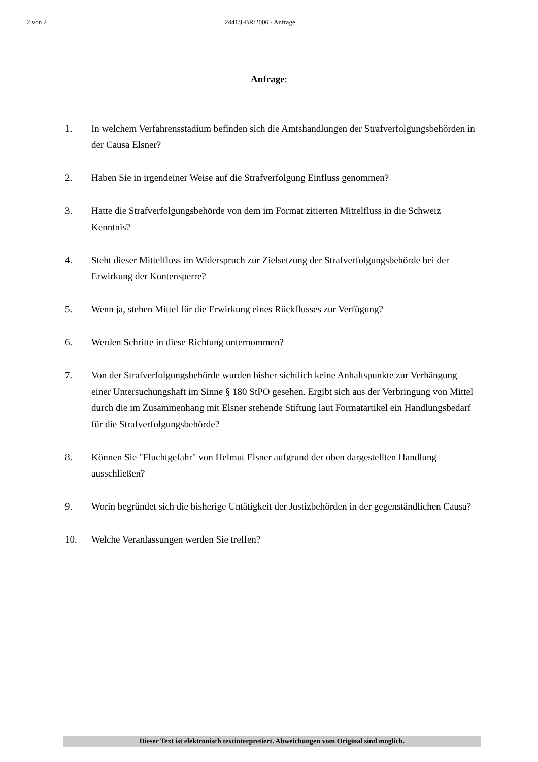2 von 2 2441/J-BR/2006 - Anfrage
Anfrage:
1. In welchem Verfahrensstadium befinden sich die Amtshandlungen der Strafverfolgungsbehörden in der Causa Elsner?
2. Haben Sie in irgendeiner Weise auf die Strafverfolgung Einfluss genommen?
3. Hatte die Strafverfolgungsbehörde von dem im Format zitierten Mittelfluss in die Schweiz Kenntnis?
4. Steht dieser Mittelfluss im Widerspruch zur Zielsetzung der Strafverfolgungsbehörde bei der Erwirkung der Kontensperre?
5. Wenn ja, stehen Mittel für die Erwirkung eines Rückflusses zur Verfügung?
6. Werden Schritte in diese Richtung unternommen?
7. Von der Strafverfolgungsbehörde wurden bisher sichtlich keine Anhaltspunkte zur Verhängung einer Untersuchungshaft im Sinne § 180 StPO gesehen. Ergibt sich aus der Verbringung von Mittel durch die im Zusammenhang mit Elsner stehende Stiftung laut Formatartikel ein Handlungsbedarf für die Strafverfolgungsbehörde?
8. Können Sie "Fluchtgefahr" von Helmut Elsner aufgrund der oben dargestellten Handlung ausschließen?
9. Worin begründet sich die bisherige Untätigkeit der Justizbehörden in der gegenständlichen Causa?
10. Welche Veranlassungen werden Sie treffen?
Dieser Text ist elektronisch textinterpretiert. Abweichungen vom Original sind möglich.